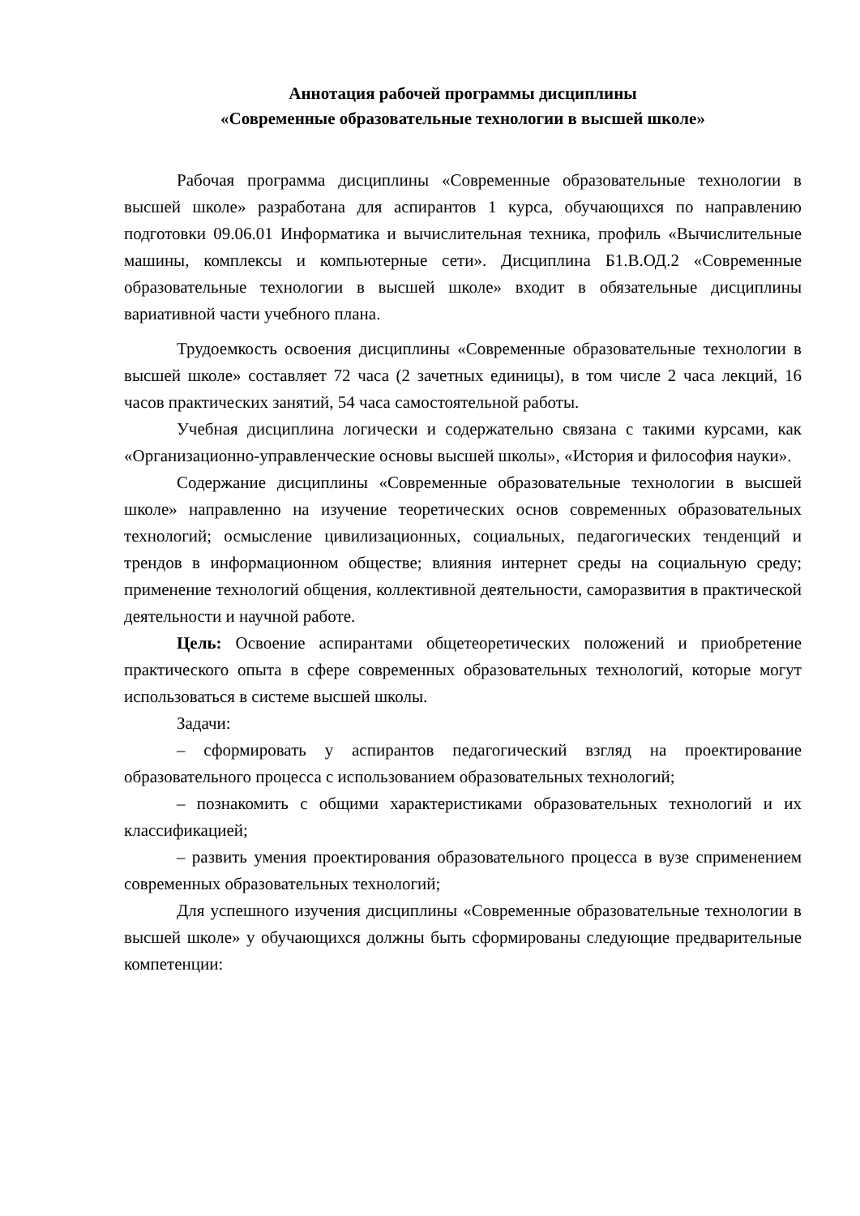Аннотация рабочей программы дисциплины
«Современные образовательные технологии в высшей школе»
Рабочая программа дисциплины «Современные образовательные технологии в высшей школе» разработана для аспирантов 1 курса, обучающихся по направлению подготовки 09.06.01 Информатика и вычислительная техника, профиль «Вычислительные машины, комплексы и компьютерные сети». Дисциплина Б1.В.ОД.2 «Современные образовательные технологии в высшей школе» входит в обязательные дисциплины вариативной части учебного плана.
Трудоемкость освоения дисциплины «Современные образовательные технологии в высшей школе» составляет 72 часа (2 зачетных единицы), в том числе 2 часа лекций, 16 часов практических занятий, 54 часа самостоятельной работы.
Учебная дисциплина логически и содержательно связана с такими курсами, как «Организационно-управленческие основы высшей школы», «История и философия науки».
Содержание дисциплины «Современные образовательные технологии в высшей школе» направленно на изучение теоретических основ современных образовательных технологий; осмысление цивилизационных, социальных, педагогических тенденций и трендов в информационном обществе; влияния интернет среды на социальную среду; применение технологий общения, коллективной деятельности, саморазвития в практической деятельности и научной работе.
Цель: Освоение аспирантами общетеоретических положений и приобретение практического опыта в сфере современных образовательных технологий, которые могут использоваться в системе высшей школы.
Задачи:
– сформировать у аспирантов педагогический взгляд на проектирование образовательного процесса с использованием образовательных технологий;
– познакомить с общими характеристиками образовательных технологий и их классификацией;
– развить умения проектирования образовательного процесса в вузе сприменением современных образовательных технологий;
Для успешного изучения дисциплины «Современные образовательные технологии в высшей школе» у обучающихся должны быть сформированы следующие предварительные компетенции: